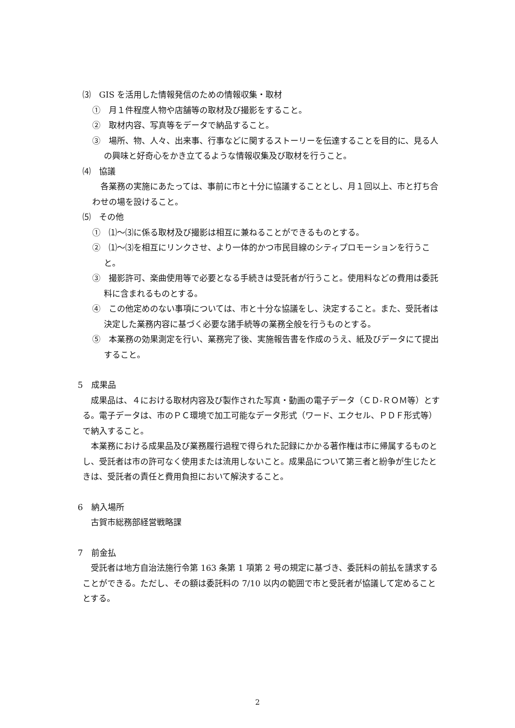⑶　GIS を活用した情報発信のための情報収集・取材
①　月１件程度人物や店舗等の取材及び撮影をすること。
②　取材内容、写真等をデータで納品すること。
③　場所、物、人々、出来事、行事などに関するストーリーを伝達することを目的に、見る人の興味と好奇心をかき立てるような情報収集及び取材を行うこと。
⑷　協議
各業務の実施にあたっては、事前に市と十分に協議することとし、月１回以上、市と打ち合わせの場を設けること。
⑸　その他
①　⑴～⑶に係る取材及び撮影は相互に兼ねることができるものとする。
②　⑴～⑶を相互にリンクさせ、より一体的かつ市民目線のシティプロモーションを行うこと。
③　撮影許可、楽曲使用等で必要となる手続きは受託者が行うこと。使用料などの費用は委託料に含まれるものとする。
④　この他定めのない事項については、市と十分な協議をし、決定すること。また、受託者は決定した業務内容に基づく必要な諸手続等の業務全般を行うものとする。
⑤　本業務の効果測定を行い、業務完了後、実施報告書を作成のうえ、紙及びデータにて提出すること。
5　成果品
成果品は、４における取材内容及び製作された写真・動画の電子データ（ＣＤ-ＲＯＭ等）とする。電子データは、市のＰＣ環境で加工可能なデータ形式（ワード、エクセル、ＰＤＦ形式等）で納入すること。
本業務における成果品及び業務履行過程で得られた記録にかかる著作権は市に帰属するものとし、受託者は市の許可なく使用または流用しないこと。成果品について第三者と紛争が生じたときは、受託者の責任と費用負担において解決すること。
6　納入場所
古賀市総務部経営戦略課
7　前金払
受託者は地方自治法施行令第 163 条第 1 項第 2 号の規定に基づき、委託料の前払を請求することができる。ただし、その額は委託料の 7/10 以内の範囲で市と受託者が協議して定めることとする。
2